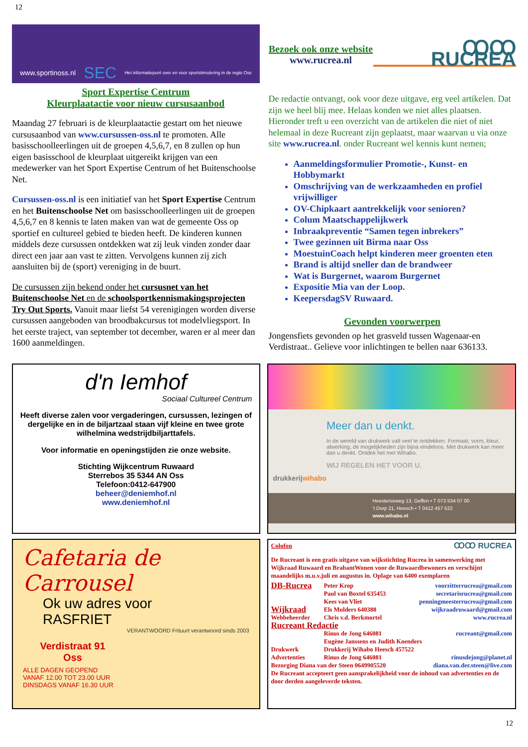12
www.sportinoss.nl SEC Het informatiepunt over en voor sportstimulering in de regio Oss
Sport Expertise Centrum
Kleurplaatactie voor nieuw cursusaanbod
Maandag 27 februari is de kleurplaatactie gestart om het nieuwe cursusaanbod van www.cursussen-oss.nl te promoten. Alle basisschoolleerlingen uit de groepen 4,5,6,7, en 8 zullen op hun eigen basisschool de kleurplaat uitgereikt krijgen van een medewerker van het Sport Expertise Centrum of het Buitenschoolse Net.
Cursussen-oss.nl is een initiatief van het Sport Expertise Centrum en het Buitenschoolse Net om basisschoolleerlingen uit de groepen 4,5,6,7 en 8 kennis te laten maken van wat de gemeente Oss op sportief en cultureel gebied te bieden heeft. De kinderen kunnen middels deze cursussen ontdekken wat zij leuk vinden zonder daar direct een jaar aan vast te zitten. Vervolgens kunnen zij zich aansluiten bij de (sport) vereniging in de buurt.
De cursussen zijn bekend onder het cursusnet van het Buitenschoolse Net en de schoolsportkennismakingsprojecten Try Out Sports. Vanuit maar liefst 54 verenigingen worden diverse cursussen aangeboden van broodbakcursus tot modelvliegsport. In het eerste traject, van september tot december, waren er al meer dan 1600 aanmeldingen.
Bezoek ook onze website
www.rucrea.nl
ꝎꝎ RUCREA
De redactie ontvangt, ook voor deze uitgave, erg veel artikelen. Dat zijn we heel blij mee. Helaas konden we niet alles plaatsen. Hieronder treft u een overzicht van de artikelen die niet of niet helemaal in deze Rucreant zijn geplaatst, maar waarvan u via onze site www.rucrea.nl. onder Rucreant wel kennis kunt nemen;
Aanmeldingsformulier Promotie-, Kunst- en Hobbymarkt
Omschrijving van de werkzaamheden en profiel vrijwilliger
OV-Chipkaart aantrekkelijk voor senioren?
Colum Maatschappelijkwerk
Inbraakpreventie “Samen tegen inbrekers”
Twee gezinnen uit Birma naar Oss
MoestuinCoach helpt kinderen meer groenten eten
Brand is altijd sneller dan de brandweer
Wat is Burgernet, waarom Burgernet
Expositie Mia van der Loop.
KeepersdagSV Ruwaard.
Gevonden voorwerpen
Jongensfiets gevonden op het grasveld tussen Wagenaar-en Verdistraat.. Gelieve voor inlichtingen te bellen naar 636133.
d'n Iemhof
Sociaal Cultureel Centrum
Heeft diverse zalen voor vergaderingen, cursussen, lezingen of dergelijke en in de biljartzaal staan vijf kleine en twee grote wilhelmina wedstrijdbiljarttafels.
Voor informatie en openingstijden zie onze website.
Stichting Wijkcentrum Ruwaard
Sterrebos 35 5344 AN Oss
Telefoon:0412-647900
beheer@deniemhof.nl
www.deniemhof.nl
drukkerijwihabo
Meer dan u denkt.
In de wereld van drukwerk valt veel te ontdekken. Formaat, vorm, kleur, afwerking, de mogelijkheden zijn bijna eindeloos. Met drukwerk kan meer dan u denkt. Ontdek het met Wihabo.
WIJ REGELEN HET VOOR U.
Heesterseweg 13, Geffen • T 073 534 07 00
't Dorp 21, Heesch • T 0412 457 522
www.wihabo.nl
Cafetaria de Carrousel
Ok uw adres voor
RASFRIET
VERANTWOORD Frituurt verantwoord sinds 2003
Verdistraat 91
Oss
ALLE DAGEN GEOPEND
VANAF 12.00 TOT 23.00 UUR
DINSDAGS VANAF 16.30 UUR
Colofon ꝎꝎ RUCREA
De Rucreant is een gratis uitgave van wijkstichting Rucrea in samenwerking met Wijkraad Ruwaard en BrabantWonen voor de Ruwaardbewoners en verschijnt maandelijks m.u.v.juli en augustus in. Oplage van 6400 exemplaren
| DB-Rucrea | Peter Krop | voorzitterrucrea@gmail.com |
| | Paul van Boxtel 635453 | secretarisrucrea@gmail.com |
| | Kees van Vliet | penningmeesterrucrea@gmail.com |
| Wijkraad | Els Mulders 640388 | wijkraadruwaard@gmail.com |
| Webbeheerder | Chris v.d. Berkmortel | www.rucrea.nl |
| Rucreant Redactie | | |
| | Rinus de Jong 646081 | rucreant@gmail.com |
| | Eugène Janssens en Judith Koenders | |
| Drukwerk | Drukkerij Wihabo Heesch 457522 | |
| Advertenties | Rinus de Jong 646081 | rinusdejong@planet.nl |
| Bezorging Diana van der Steen 0649905520 | | diana.van.der.steen@live.com |
De Rucreant accepteert geen aansprakelijkheid voor de inhoud van advertenties en de door derden aangeleverde teksten.
12